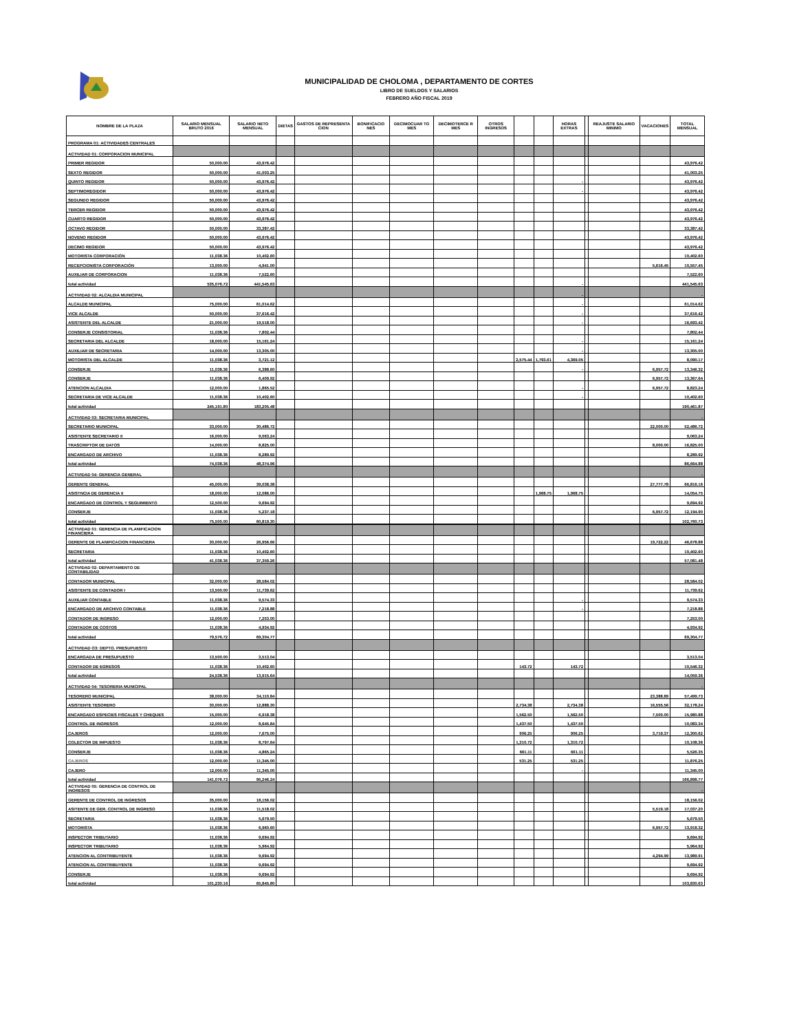MUNICIPALIDAD DE CHOLOMA , DEPARTAMENTO DE CORTES
LIBRO DE SUELDOS Y SALARIOS
FEBRERO AÑO FISCAL 2019
| NOMBRE DE LA PLAZA | SALARIO MENSUAL BRUTO 2016 | SALARIO NETO MENSUAL | DIETAS | GASTOS DE REPRESENTA CION | BONIFICACIO NES | DECIMOCUAR TO MES | DECIMOTERCE R MES | OTROS INGRESOS | | | HORAS EXTRAS | | REAJUSTE SALARIO MINIMO | VACACIONES | TOTAL MENSUAL |
| --- | --- | --- | --- | --- | --- | --- | --- | --- | --- | --- | --- | --- | --- | --- | --- |
| PROGRAMA 01: ACTIVIDADES CENTRALES | | | | | | | | | | | | | | | |
| ACTIVIDAD 01: CORPORACION MUNICIPAL | | | | | | | | | | | | | | | |
| PRIMER REGIDOR | 50,000.00 | 43,976.42 | | | | | | | | | | | | | 43,976.42 |
| SEXTO REGIDOR | 50,000.00 | 41,003.25 | | | | | | | | | | | | | 41,003.25 |
| QUINTO REGIDOR | 50,000.00 | 43,976.42 | | | | | | | | | - | | | | 43,976.42 |
| SEPTIMOREGIDOR | 50,000.00 | 43,976.42 | | | | | | | | | - | | | | 43,976.42 |
| SEGUNDO REGIDOR | 50,000.00 | 43,976.42 | | | | | | | | | | | | | 43,976.42 |
| TERCER REGIDOR | 50,000.00 | 43,976.42 | | | | | | | | | | | | | 43,976.42 |
| CUARTO REGIDOR | 50,000.00 | 43,976.42 | | | | | | | | | | | | | 43,976.42 |
| OCTAVO REGIDOR | 50,000.00 | 33,387.42 | | | | | | | | | | | | | 33,387.42 |
| NOVENO REGIDOR | 50,000.00 | 43,976.42 | | | | | | | | | | | | | 43,976.42 |
| DECIMO REGIDOR | 50,000.00 | 43,976.42 | | | | | | | | | | | | | 43,976.42 |
| MOTORISTA CORPORACIÓN | 11,038.36 | 10,402.60 | | | | | | | | | | | | | 10,402.60 |
| RECEPCIONISTA CORPORACIÓN | 13,000.00 | 4,941.00 | | | | | | | | | | | | 5,616.45 | 10,557.45 |
| AUXILIAR DE CORPORACION | 11,038.36 | 7,522.60 | | | | | | | | | | | | | 7,522.60 |
| total actividad | 535,076.72 | 441,545.63 | | | | | | | | | - | | | | 441,545.63 |
| ACTIVIDAD 02: ALCALDIA MUNICIPAL | | | | | | | | | | | - | | | | - |
| ALCALDE MUNICIPAL | 75,000.00 | 61,014.62 | | | | | | | | | - | | | | 61,014.62 |
| VICE ALCALDE | 50,000.00 | 37,616.42 | | | | | | | | | - | | | | 37,616.42 |
| ASISTENTE DEL ALCALDE | 21,000.00 | 19,518.00 | | | | | | | | | - | | | | 16,693.42 |
| CONSERJE CONSISTORIAL | 11,038.36 | 7,802.44 | | | | | | | | | | | | | 7,802.44 |
| SECRETARIA DEL ALCALDE | 18,000.00 | 15,161.24 | | | | | | | | | - | | | | 15,161.24 |
| AUXILIAR DE SECRETARIA | 14,000.00 | 13,305.00 | | | | | | | | | - | | | | 13,305.00 |
| MOTORISTA DEL ALCALDE | 11,038.36 | 3,721.12 | | | | | | | 2,575.44 | 1,793.61 | 4,369.05 | | | | 8,090.17 |
| CONSERJE | 11,038.36 | 6,388.60 | | | | | | | | | - | | | 6,957.72 | 13,346.32 |
| CONSERJE | 11,038.36 | 6,409.92 | | | | | | | | | | | | 6,957.72 | 13,367.64 |
| ATENCION ALCALDIA | 12,000.00 | 1,865.52 | | | | | | | | | - | | | 6,957.72 | 8,823.24 |
| SECRETARIA DE VICE ALCALDE | 11,038.36 | 10,402.60 | | | | | | | | | - | | | | 10,402.60 |
| total actividad | 245,191.80 | 183,205.48 | | | | | | | | | | | | | 190,461.87 |
| ACTIVIDAD 03: SECRETARIA MUNICIPAL | | | | | | | | | | | | | | | - |
| SECRETARIO MUNICIPAL | 33,000.00 | 30,486.72 | | | | | | | | | | | | 22,000.00 | 52,486.72 |
| ASISTENTE SECRETARIO II | 16,000.00 | 9,063.24 | | | | | | | | | | | | | 9,063.24 |
| TRASCRIPTOR DE DATOS | 14,000.00 | 8,825.00 | | | | | | | | | | | | 8,000.00 | 16,825.00 |
| ENCARGADO DE ARCHIVO | 11,038.36 | 8,289.92 | | | | | | | | | | | | | 8,289.92 |
| total actividad | 74,038.36 | 48,374.96 | | | | | | | | | | | | | 86,664.88 |
| ACTIVIDAD 04: GERENCIA GENERAL | | | | | | | | | | | | | | | - |
| GERENTE GENERAL | 45,000.00 | 39,038.38 | | | | | | | | | | | | 27,777.78 | 66,816.16 |
| ASISTNCIA DE GERENCIA II | 18,000.00 | 12,086.00 | | | | | | | | 1,968.75 | 1,968.75 | | | | 14,054.75 |
| ENCARGADO DE CONTROL Y SEGUIMIENTO | 12,500.00 | 9,694.92 | | | | | | | | | | | | | 9,694.92 |
| CONSERJE | 11,038.36 | 5,237.18 | | | | | | | | | | | | 6,957.72 | 12,194.90 |
| total actividad | 75,500.00 | 60,819.30 | | | | | | | | | | | | | 102,760.73 |
| ACTIVIDAD 01: GERENCIA DE PLANIFICACION FINANCIERA | | | | | | | | | | | | | | | |
| GERENTE DE PLANIFICACION FINANCIERA | 30,000.00 | 26,956.66 | | | | | | | | | | | | 19,722.22 | 46,678.88 |
| SECRETARIA | 11,038.36 | 10,402.60 | | | | | | | | | | | | | 10,402.60 |
| total actividad | 41,038.36 | 37,359.26 | | | | | | | | | | | | | 57,081.48 |
| ACTIVIDAD 02: DEPARTAMENTO DE CONTABILIDAD | | | | | | | | | | | | | | | |
| CONTADOR MUNICIPAL | 32,000.00 | 28,584.02 | | | | | | | | | | | | | 28,584.02 |
| ASISTENTE DE CONTADOR I | 13,500.00 | 11,739.62 | | | | | | | | | | | | | 11,739.62 |
| AUXILIAR CONTABLE | 11,038.36 | 9,574.33 | | | | | | | | | - | | | | 9,574.33 |
| ENCARGADO DE ARCHIVO CONTABLE | 11,038.36 | 7,218.88 | | | | | | | | | - | | | | 7,218.88 |
| CONTADOR DE INGRESO | 12,000.00 | 7,253.00 | | | | | | | | | | | | | 7,253.00 |
| CONTADOR DE COSTOS | 11,038.36 | 4,934.92 | | | | | | | | | | | | | 4,934.92 |
| total actividad | 79,576.72 | 69,304.77 | | | | | | | | | | | | | 69,304.77 |
| ACTIVIDAD O3: DEPTO. PRESUPUESTO | | | | | | | | | | | | | | | |
| ENCARGADA DE PRESUPUESTO | 13,500.00 | 3,513.04 | | | | | | | | | | | | | 3,513.04 |
| CONTADOR DE EGRESOS | 11,038.36 | 10,402.60 | | | | | | | 143.72 | | 143.72 | | | | 10,546.32 |
| total actividad | 24,538.36 | 13,915.64 | | | | | | | | | | | | | 14,059.36 |
| ACTIVIDAD 04: TESORERIA MUNICIPAL | | | | | | | | | | | | | | | - |
| TESORERO MUNICIPAL | 38,000.00 | 34,110.84 | | | | | | | | | | | | 23,388.89 | 57,499.73 |
| ASISTENTE TESORERO | 30,000.00 | 12,888.30 | | | | | | | 2,734.38 | | 2,734.38 | | | 16,555.56 | 32,178.24 |
| ENCARGADO ESPECIES FISCALES Y CHEQUES | 15,000.00 | 6,918.38 | | | | | | | 1,562.50 | | 1,562.50 | | | 7,500.00 | 15,980.88 |
| CONTROL DE INGRESOS | 12,000.00 | 8,645.84 | | | | | | | 1,437.50 | | 1,437.50 | | | | 10,083.34 |
| CAJEROS | 12,000.00 | 7,675.00 | | | | | | | 906.25 | | 906.25 | | | 3,719.37 | 12,300.62 |
| COLECTOR DE IMPUESTO | 11,038.36 | 8,797.64 | | | | | | | 1,310.72 | | 1,310.72 | | | | 10,108.36 |
| CONSERJE | 11,038.36 | 4,865.24 | | | | | | | 661.11 | | 661.11 | | | | 5,526.35 |
| CAJEROS | 12,000.00 | 11,345.00 | | | | | | | 531.25 | | 531.25 | | | | 11,876.25 |
| CAJERO | 12,000.00 | 11,345.00 | | | | | | | | | - | | | | 11,345.00 |
| total actividad | 141,076.72 | 95,246.24 | | | | | | | | | | | | | 166,898.77 |
| ACTIVIDAD 05: GERENCIA DE CONTROL DE INGRESOS | | | | | | | | | | | | | | | - |
| GERENTE DE CONTROL DE INGRESOS | 35,000.00 | 18,156.02 | | | | | | | | | | | | | 18,156.02 |
| ASITENTE DE GER. CONTROL DE INGRESO | 11,038.36 | 11,518.02 | | | | | | | | | | | | 5,519.18 | 17,037.20 |
| SECRETARIA | 11,038.36 | 5,679.50 | | | | | | | | | | | | | 5,679.50 |
| MOTORISTA | 11,038.36 | 6,960.60 | | | | | | | | | | | | 6,957.72 | 13,918.32 |
| INSPECTOR TRIBUTARIO | 11,038.36 | 9,694.92 | | | | | | | | | | | | | 9,694.92 |
| INSPECTOR TRIBUTARIO | 11,038.36 | 5,964.92 | | | | | | | | | | | | | 5,964.92 |
| ATENCION AL CONTRIBUYENTE | 11,038.36 | 9,694.92 | | | | | | | | | | | | 4,294.99 | 13,989.91 |
| ATENCION AL CONTRIBUYENTE | 11,038.36 | 9,694.92 | | | | | | | | | | | | | 9,694.92 |
| CONSERJE | 11,038.36 | 9,694.92 | | | | | | | | | | | | | 9,694.92 |
| total actividad | 101,230.16 | 65,845.80 | | | | | | | | | | | | | 103,830.63 |